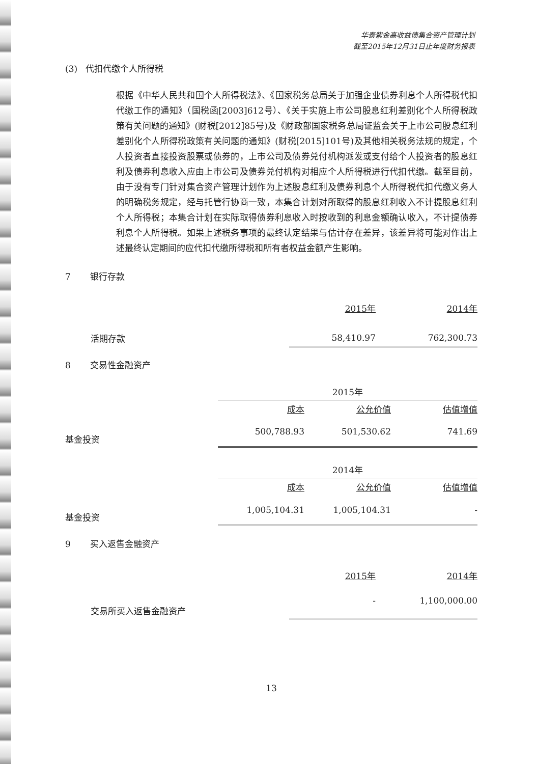华泰紫金高收益债集合资产管理计划
截至2015年12月31日止年度财务报表
(3) 代扣代缴个人所得税
根据《中华人民共和国个人所得税法》、《国家税务总局关于加强企业债券利息个人所得税代扣代缴工作的通知》（国税函[2003]612号）、《关于实施上市公司股息红利差别化个人所得税政策有关问题的通知》(财税[2012]85号)及《财政部国家税务总局证监会关于上市公司股息红利差别化个人所得税政策有关问题的通知》(财税[2015]101号)及其他相关税务法规的规定，个人投资者直接投资股票或债券的，上市公司及债券兑付机构派发或支付给个人投资者的股息红利及债券利息收入应由上市公司及债券兑付机构对相应个人所得税进行代扣代缴。截至目前，由于没有专门针对集合资产管理计划作为上述股息红利及债券利息个人所得税代扣代缴义务人的明确税务规定，经与托管行协商一致，本集合计划对所取得的股息红利收入不计提股息红利个人所得税；本集合计划在实际取得债券利息收入时按收到的利息金额确认收入，不计提债券利息个人所得税。如果上述税务事项的最终认定结果与估计存在差异，该差异将可能对作出上述最终认定期间的应代扣代缴所得税和所有者权益金额产生影响。
7 银行存款
| | 2015年 | 2014年 |
| 活期存款 | 58,410.97 | 762,300.73 |
8 交易性金融资产
| | 2015年 | | |
| | 成本 | 公允价值 | 估值增值 |
| 基金投资 | 500,788.93 | 501,530.62 | 741.69 |
| | 2014年 | | |
| | 成本 | 公允价值 | 估值增值 |
| 基金投资 | 1,005,104.31 | 1,005,104.31 | - |
9 买入返售金融资产
| | 2015年 | 2014年 |
| 交易所买入返售金融资产 | - | 1,100,000.00 |
13